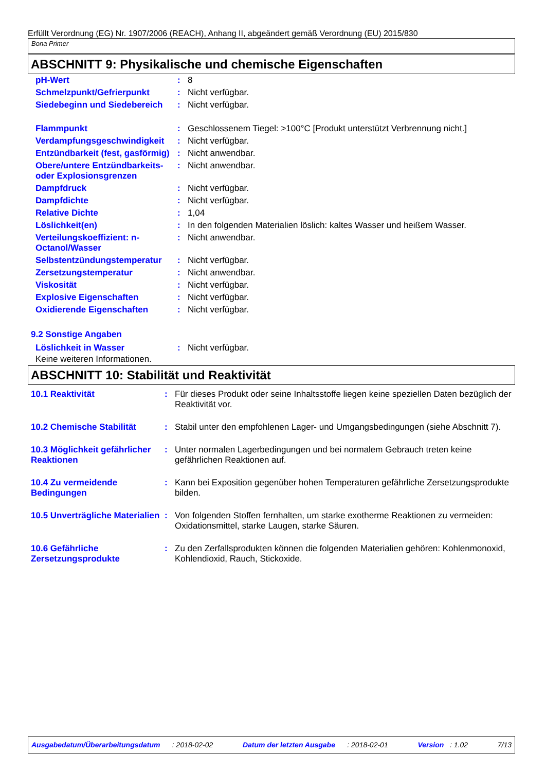Erfüllt Verordnung (EG) Nr. 1907/2006 (REACH), Anhang II, abgeändert gemäß Verordnung (EU) 2015/830
Bona Primer
ABSCHNITT 9: Physikalische und chemische Eigenschaften
| pH-Wert | : | 8 |
| Schmelzpunkt/Gefrierpunkt | : | Nicht verfügbar. |
| Siedebeginn und Siedebereich | : | Nicht verfügbar. |
| Flammpunkt | : | Geschlossenem Tiegel: >100°C [Produkt unterstützt Verbrennung nicht.] |
| Verdampfungsgeschwindigkeit | : | Nicht verfügbar. |
| Entzündbarkeit (fest, gasförmig) | : | Nicht anwendbar. |
| Obere/untere Entzündbarkeits- oder Explosionsgrenzen | : | Nicht anwendbar. |
| Dampfdruck | : | Nicht verfügbar. |
| Dampfdichte | : | Nicht verfügbar. |
| Relative Dichte | : | 1,04 |
| Löslichkeit(en) | : | In den folgenden Materialien löslich: kaltes Wasser und heißem Wasser. |
| Verteilungskoeffizient: n-Octanol/Wasser | : | Nicht anwendbar. |
| Selbstentzündungstemperatur | : | Nicht verfügbar. |
| Zersetzungstemperatur | : | Nicht anwendbar. |
| Viskosität | : | Nicht verfügbar. |
| Explosive Eigenschaften | : | Nicht verfügbar. |
| Oxidierende Eigenschaften | : | Nicht verfügbar. |
9.2 Sonstige Angaben
| Löslichkeit in Wasser | : | Nicht verfügbar. |
Keine weiteren Informationen.
ABSCHNITT 10: Stabilität und Reaktivität
| 10.1 Reaktivität | : | Für dieses Produkt oder seine Inhaltsstoffe liegen keine speziellen Daten bezüglich der Reaktivität vor. |
| 10.2 Chemische Stabilität | : | Stabil unter den empfohlenen Lager- und Umgangsbedingungen (siehe Abschnitt 7). |
| 10.3 Möglichkeit gefährlicher Reaktionen | : | Unter normalen Lagerbedingungen und bei normalem Gebrauch treten keine gefährlichen Reaktionen auf. |
| 10.4 Zu vermeidende Bedingungen | : | Kann bei Exposition gegenüber hohen Temperaturen gefährliche Zersetzungsprodukte bilden. |
| 10.5 Unverträgliche Materialien | : | Von folgenden Stoffen fernhalten, um starke exotherme Reaktionen zu vermeiden: Oxidationsmittel, starke Laugen, starke Säuren. |
| 10.6 Gefährliche Zersetzungsprodukte | : | Zu den Zerfallsprodukten können die folgenden Materialien gehören: Kohlenmonoxid, Kohlendioxid, Rauch, Stickoxide. |
Ausgabedatum/Überarbeitungsdatum : 2018-02-02 Datum der letzten Ausgabe : 2018-02-01 Version : 1.02 7/13